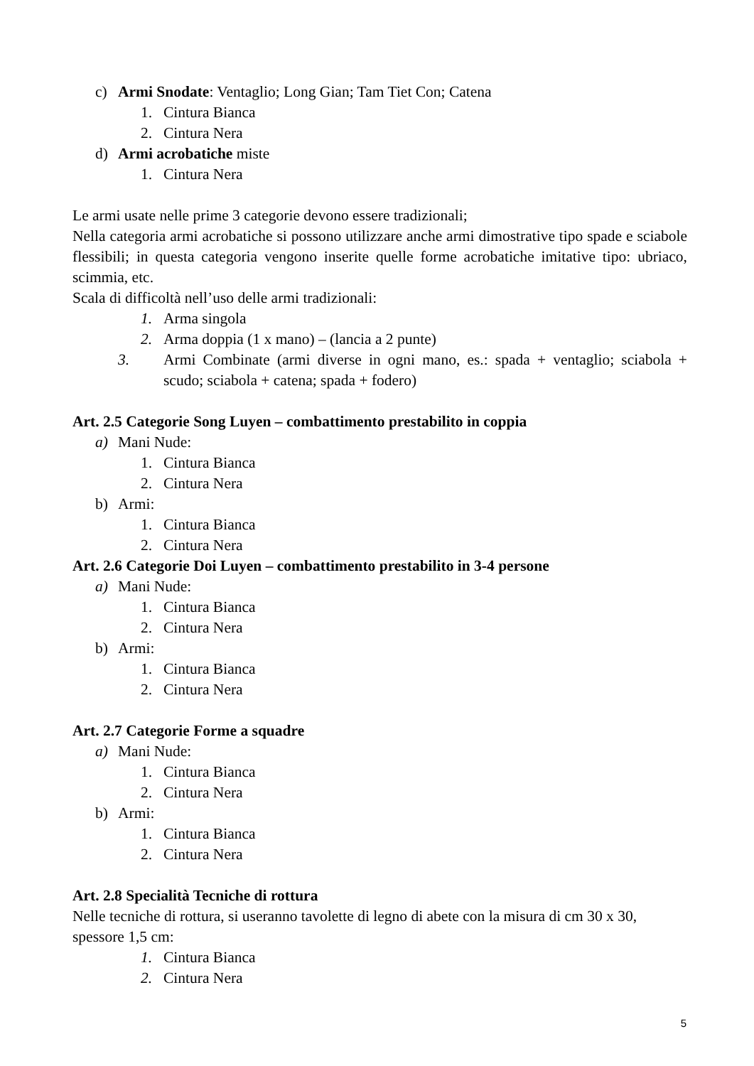c) Armi Snodate: Ventaglio; Long Gian; Tam Tiet Con; Catena
1. Cintura Bianca
2. Cintura Nera
d) Armi acrobatiche miste
1. Cintura Nera
Le armi usate nelle prime 3 categorie devono essere tradizionali;
Nella categoria armi acrobatiche si possono utilizzare anche armi dimostrative tipo spade e sciabole flessibili; in questa categoria vengono inserite quelle forme acrobatiche imitative tipo: ubriaco, scimmia, etc.
Scala di difficoltà nell’uso delle armi tradizionali:
1. Arma singola
2. Arma doppia (1 x mano) – (lancia a 2 punte)
3. Armi Combinate (armi diverse in ogni mano, es.: spada + ventaglio; sciabola + scudo; sciabola + catena; spada + fodero)
Art. 2.5 Categorie Song Luyen – combattimento prestabilito in coppia
a) Mani Nude:
1. Cintura Bianca
2. Cintura Nera
b) Armi:
1. Cintura Bianca
2. Cintura Nera
Art. 2.6 Categorie Doi Luyen – combattimento prestabilito in 3-4 persone
a) Mani Nude:
1. Cintura Bianca
2. Cintura Nera
b) Armi:
1. Cintura Bianca
2. Cintura Nera
Art. 2.7 Categorie Forme a squadre
a) Mani Nude:
1. Cintura Bianca
2. Cintura Nera
b) Armi:
1. Cintura Bianca
2. Cintura Nera
Art. 2.8 Specialità Tecniche di rottura
Nelle tecniche di rottura, si useranno tavolette di legno di abete con la misura di cm 30 x 30, spessore 1,5 cm:
1. Cintura Bianca
2. Cintura Nera
5